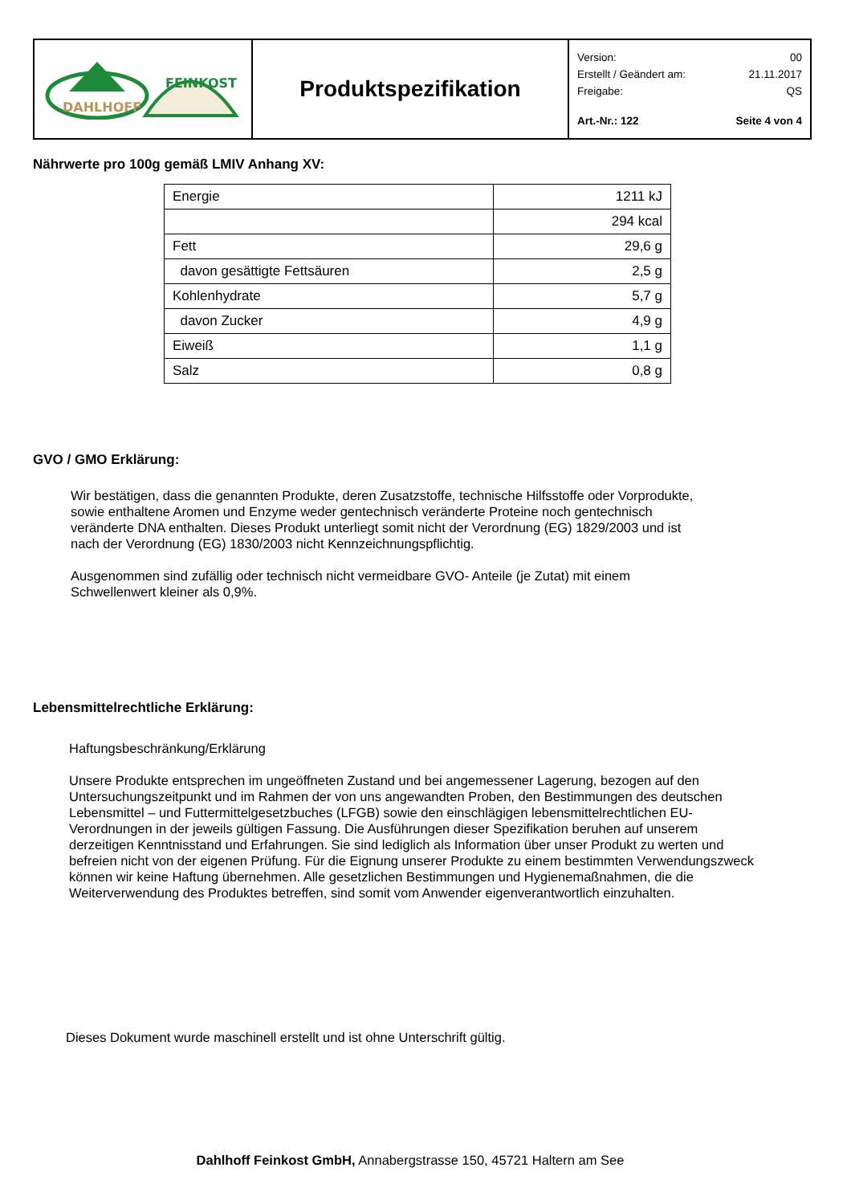| DAHLHOFF FEINKOST | Produktspezifikation | Version: 00 Erstellt / Geändert am: 21.11.2017 Freigabe: QS Art.-Nr.: 122 Seite 4 von 4 |
Nährwerte pro 100g gemäß LMIV Anhang XV:
| Energie | 1211 kJ |
| | 294 kcal |
| Fett | 29,6 g |
| davon gesättigte Fettsäuren | 2,5 g |
| Kohlenhydrate | 5,7 g |
| davon Zucker | 4,9 g |
| Eiweiß | 1,1 g |
| Salz | 0,8 g |
GVO / GMO Erklärung:
Wir bestätigen, dass die genannten Produkte, deren Zusatzstoffe, technische Hilfsstoffe oder Vorprodukte, sowie enthaltene Aromen und Enzyme weder gentechnisch veränderte Proteine noch gentechnisch veränderte DNA enthalten. Dieses Produkt unterliegt somit nicht der Verordnung (EG) 1829/2003 und ist nach der Verordnung (EG) 1830/2003 nicht Kennzeichnungspflichtig.
Ausgenommen sind zufällig oder technisch nicht vermeidbare GVO- Anteile (je Zutat) mit einem Schwellenwert kleiner als 0,9%.
Lebensmittelrechtliche Erklärung:
Haftungsbeschränkung/Erklärung
Unsere Produkte entsprechen im ungeöffneten Zustand und bei angemessener Lagerung, bezogen auf den Untersuchungszeitpunkt und im Rahmen der von uns angewandten Proben, den Bestimmungen des deutschen Lebensmittel – und Futtermittelgesetzbuches (LFGB) sowie den einschlägigen lebensmittelrechtlichen EU-Verordnungen in der jeweils gültigen Fassung. Die Ausführungen dieser Spezifikation beruhen auf unserem derzeitigen Kenntnisstand und Erfahrungen. Sie sind lediglich als Information über unser Produkt zu werten und befreien nicht von der eigenen Prüfung. Für die Eignung unserer Produkte zu einem bestimmten Verwendungszweck können wir keine Haftung übernehmen. Alle gesetzlichen Bestimmungen und Hygienemaßnahmen, die die Weiterverwendung des Produktes betreffen, sind somit vom Anwender eigenverantwortlich einzuhalten.
Dieses Dokument wurde maschinell erstellt und ist ohne Unterschrift gültig.
Dahlhoff Feinkost GmbH, Annabergstrasse 150, 45721 Haltern am See